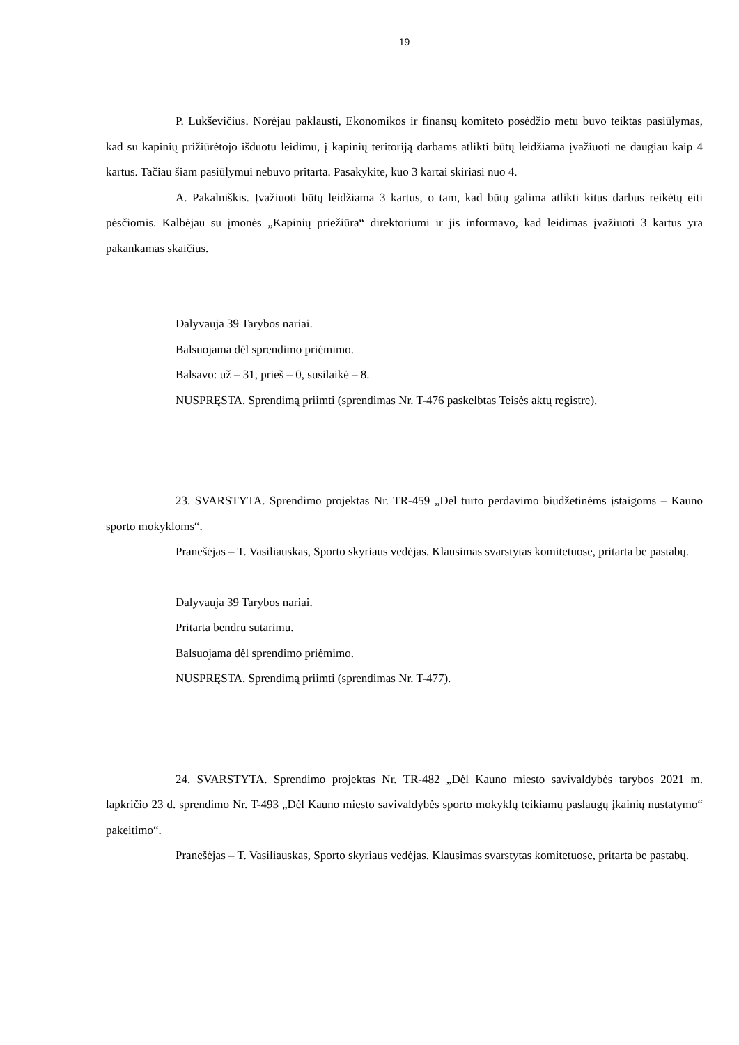19
P. Lukševičius. Norėjau paklausti, Ekonomikos ir finansų komiteto posėdžio metu buvo teiktas pasiūlymas, kad su kapinių prižiūrėtojo išduotu leidimu, į kapinių teritoriją darbams atlikti būtų leidžiama įvažiuoti ne daugiau kaip 4 kartus. Tačiau šiam pasiūlymui nebuvo pritarta. Pasakykite, kuo 3 kartai skiriasi nuo 4.
A. Pakalniškis. Įvažiuoti būtų leidžiama 3 kartus, o tam, kad būtų galima atlikti kitus darbus reikėtų eiti pėsčiomis. Kalbėjau su įmonės „Kapinių priežiūra“ direktoriumi ir jis informavo, kad leidimas įvažiuoti 3 kartus yra pakankamas skaičius.
Dalyvauja 39 Tarybos nariai.
Balsuojama dėl sprendimo priėmimo.
Balsavo: už – 31, prieš – 0, susilaikė – 8.
NUSPRĘSTA. Sprendimą priimti (sprendimas Nr. T-476 paskelbtas Teisės aktų registre).
23. SVARSTYTA. Sprendimo projektas Nr. TR-459 „Dėl turto perdavimo biudžetinėms įstaigoms – Kauno sporto mokykloms“.
Pranešėjas – T. Vasiliauskas, Sporto skyriaus vedėjas. Klausimas svarstytas komitetuose, pritarta be pastabų.
Dalyvauja 39 Tarybos nariai.
Pritarta bendru sutarimu.
Balsuojama dėl sprendimo priėmimo.
NUSPRĘSTA. Sprendimą priimti (sprendimas Nr. T-477).
24. SVARSTYTA. Sprendimo projektas Nr. TR-482 „Dėl Kauno miesto savivaldybės tarybos 2021 m. lapkričio 23 d. sprendimo Nr. T-493 „Dėl Kauno miesto savivaldybės sporto mokyklų teikiamų paslaugų įkainių nustatymo“ pakeitimo“.
Pranešėjas – T. Vasiliauskas, Sporto skyriaus vedėjas. Klausimas svarstytas komitetuose, pritarta be pastabų.